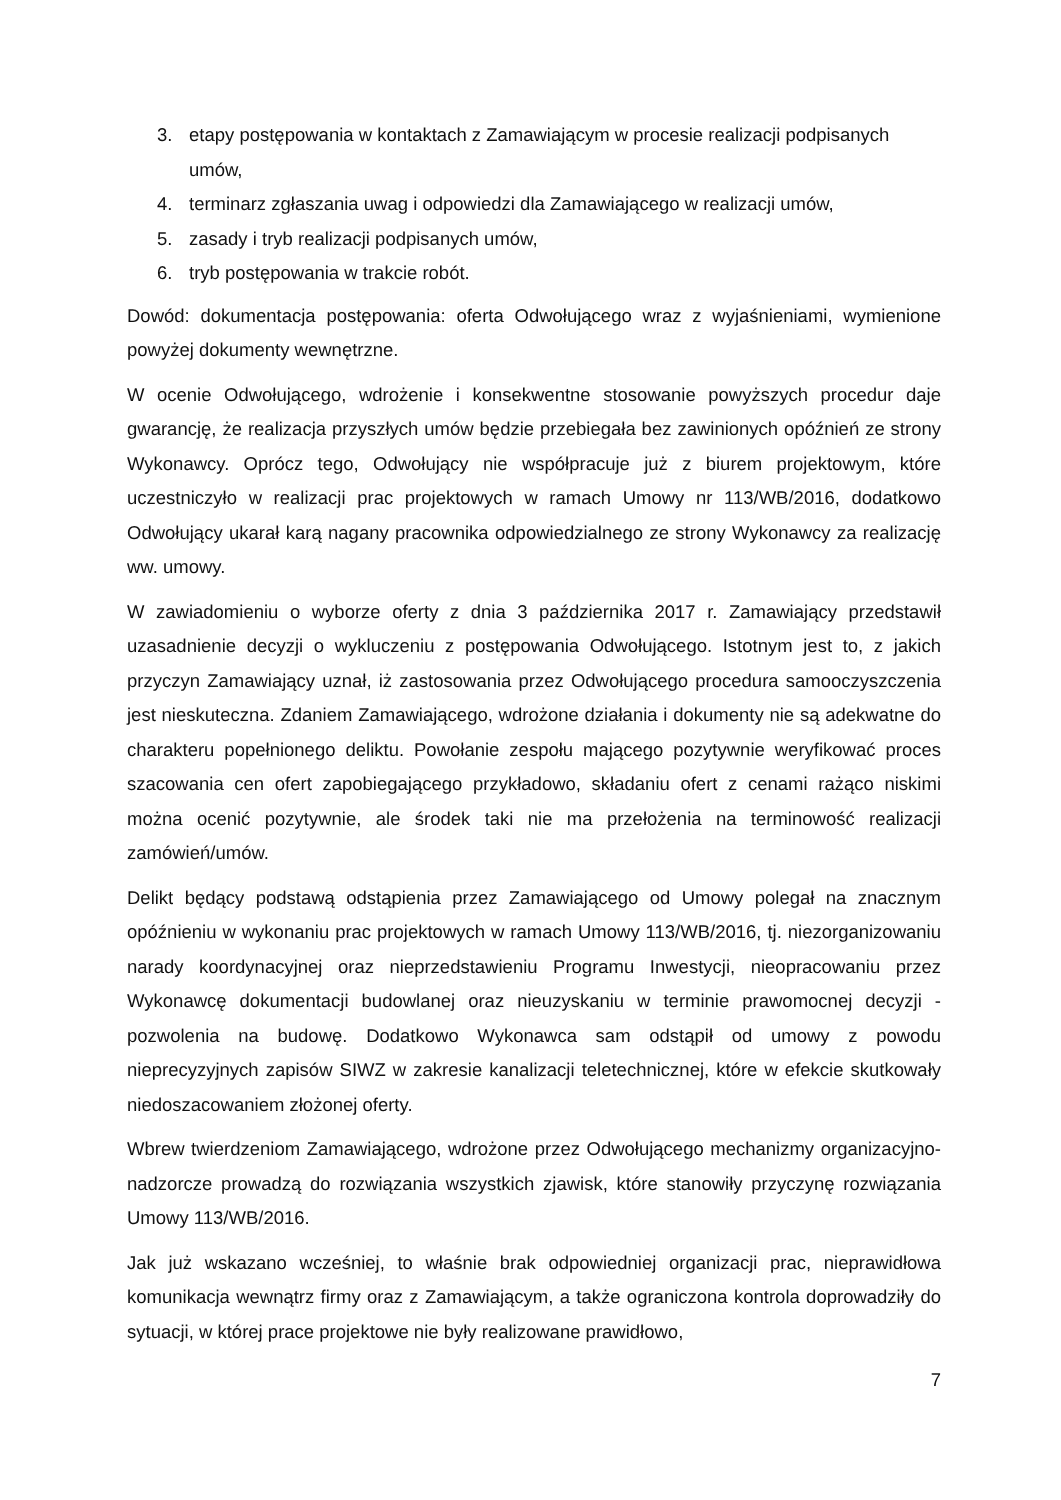3. etapy postępowania w kontaktach z Zamawiającym w procesie realizacji podpisanych umów,
4. terminarz zgłaszania uwag i odpowiedzi dla Zamawiającego w realizacji umów,
5. zasady i tryb realizacji podpisanych umów,
6. tryb postępowania w trakcie robót.
Dowód: dokumentacja postępowania: oferta Odwołującego wraz z wyjaśnieniami, wymienione powyżej dokumenty wewnętrzne.
W ocenie Odwołującego, wdrożenie i konsekwentne stosowanie powyższych procedur daje gwarancję, że realizacja przyszłych umów będzie przebiegała bez zawinionych opóźnień ze strony Wykonawcy. Oprócz tego, Odwołujący nie współpracuje już z biurem projektowym, które uczestniczyło w realizacji prac projektowych w ramach Umowy nr 113/WB/2016, dodatkowo Odwołujący ukarał karą nagany pracownika odpowiedzialnego ze strony Wykonawcy za realizację ww. umowy.
W zawiadomieniu o wyborze oferty z dnia 3 października 2017 r. Zamawiający przedstawił uzasadnienie decyzji o wykluczeniu z postępowania Odwołującego. Istotnym jest to, z jakich przyczyn Zamawiający uznał, iż zastosowania przez Odwołującego procedura samooczyszczenia jest nieskuteczna. Zdaniem Zamawiającego, wdrożone działania i dokumenty nie są adekwatne do charakteru popełnionego deliktu. Powołanie zespołu mającego pozytywnie weryfikować proces szacowania cen ofert zapobiegającego przykładowo, składaniu ofert z cenami rażąco niskimi można ocenić pozytywnie, ale środek taki nie ma przełożenia na terminowość realizacji zamówień/umów.
Delikt będący podstawą odstąpienia przez Zamawiającego od Umowy polegał na znacznym opóźnieniu w wykonaniu prac projektowych w ramach Umowy 113/WB/2016, tj. niezorganizowaniu narady koordynacyjnej oraz nieprzedstawieniu Programu Inwestycji, nieopracowaniu przez Wykonawcę dokumentacji budowlanej oraz nieuzyskaniu w terminie prawomocnej decyzji - pozwolenia na budowę. Dodatkowo Wykonawca sam odstąpił od umowy z powodu nieprecyzyjnych zapisów SIWZ w zakresie kanalizacji teletechnicznej, które w efekcie skutkowały niedoszacowaniem złożonej oferty.
Wbrew twierdzeniom Zamawiającego, wdrożone przez Odwołującego mechanizmy organizacyjno-nadzorcze prowadzą do rozwiązania wszystkich zjawisk, które stanowiły przyczynę rozwiązania Umowy 113/WB/2016.
Jak już wskazano wcześniej, to właśnie brak odpowiedniej organizacji prac, nieprawidłowa komunikacja wewnątrz firmy oraz z Zamawiającym, a także ograniczona kontrola doprowadziły do sytuacji, w której prace projektowe nie były realizowane prawidłowo,
7